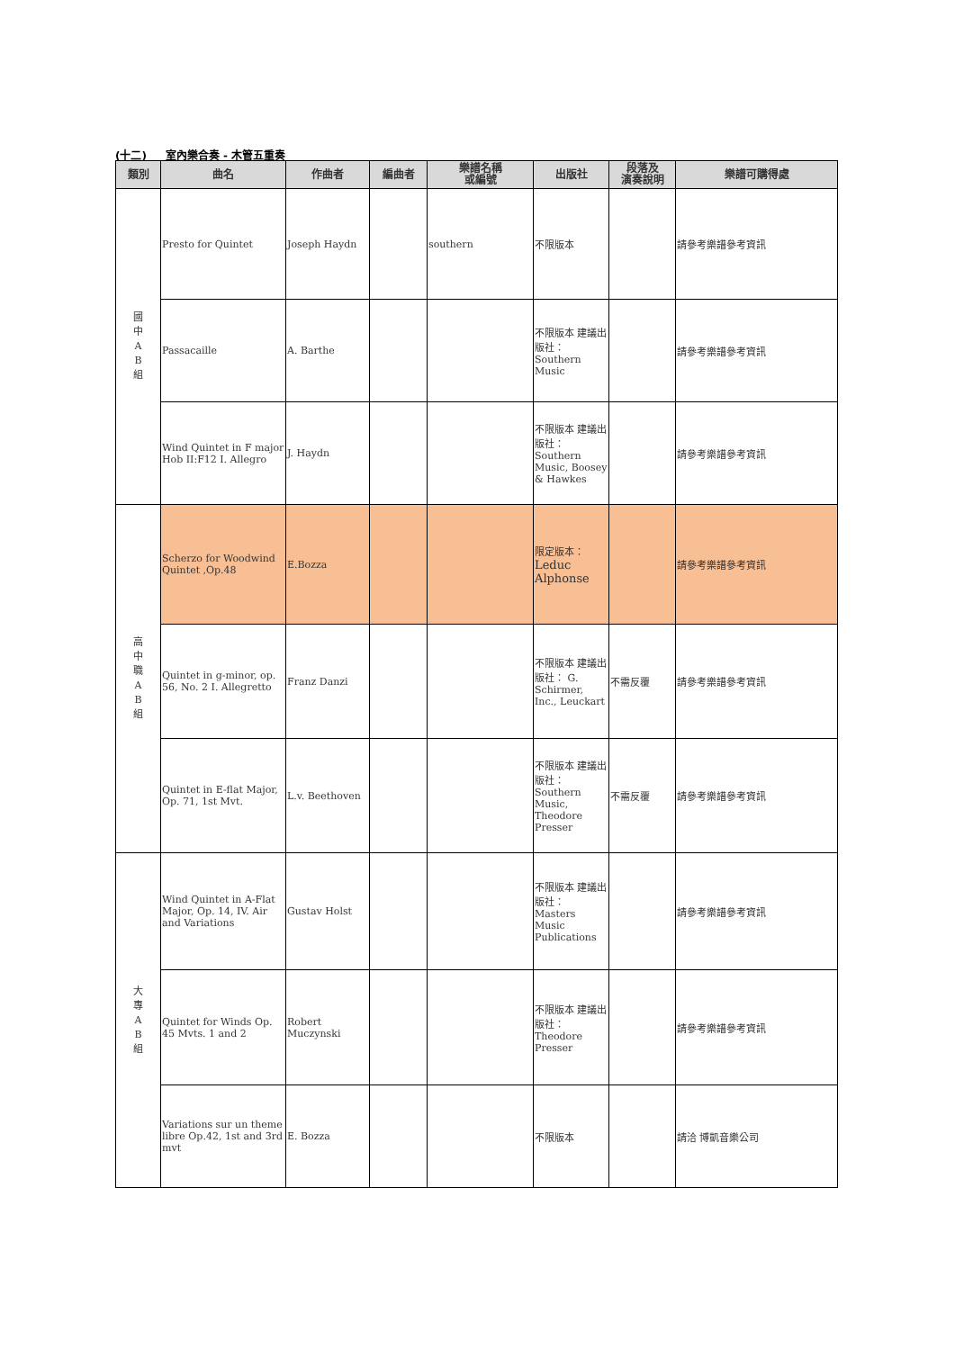(十二) 室內樂合奏 - 木管五重奏
| 類別 | 曲名 | 作曲者 | 編曲者 | 樂譜名稱 或編號 | 出版社 | 段落及 演奏說明 | 樂譜可購得處 |
| --- | --- | --- | --- | --- | --- | --- | --- |
| 國 中 A B 組 | Presto for Quintet | Joseph Haydn | | southern | 不限版本 | | 請參考樂譜參考資訊 |
| | Passacaille | A. Barthe | | | 不限版本 建議出版社： Southern Music | | 請參考樂譜參考資訊 |
| | Wind Quintet in F major Hob II:F12 I. Allegro | J. Haydn | | | 不限版本 建議出版社： Southern Music, Boosey & Hawkes | | 請參考樂譜參考資訊 |
| 高 中 職 A B 組 | Scherzo for Woodwind Quintet ,Op.48 | E.Bozza | | | 限定版本： Leduc Alphonse | | 請參考樂譜參考資訊 |
| | Quintet in g-minor, op. 56, No. 2 I. Allegretto | Franz Danzi | | | 不限版本 建議出版社： G. Schirmer, Inc., Leuckart | 不需反覆 | 請參考樂譜參考資訊 |
| | Quintet in E-flat Major, Op. 71, 1st Mvt. | L.v. Beethoven | | | 不限版本 建議出版社： Southern Music, Theodore Presser | 不需反覆 | 請參考樂譜參考資訊 |
| 大 專 A B 組 | Wind Quintet in A-Flat Major, Op. 14, IV. Air and Variations | Gustav Holst | | | 不限版本 建議出版社： Masters Music Publications | | 請參考樂譜參考資訊 |
| | Quintet for Winds Op. 45 Mvts. 1 and 2 | Robert Muczynski | | | 不限版本 建議出版社： Theodore Presser | | 請參考樂譜參考資訊 |
| | Variations sur un theme libre Op.42, 1st and 3rd mvt | E. Bozza | | | 不限版本 | | 請洽 博凱音樂公司 |